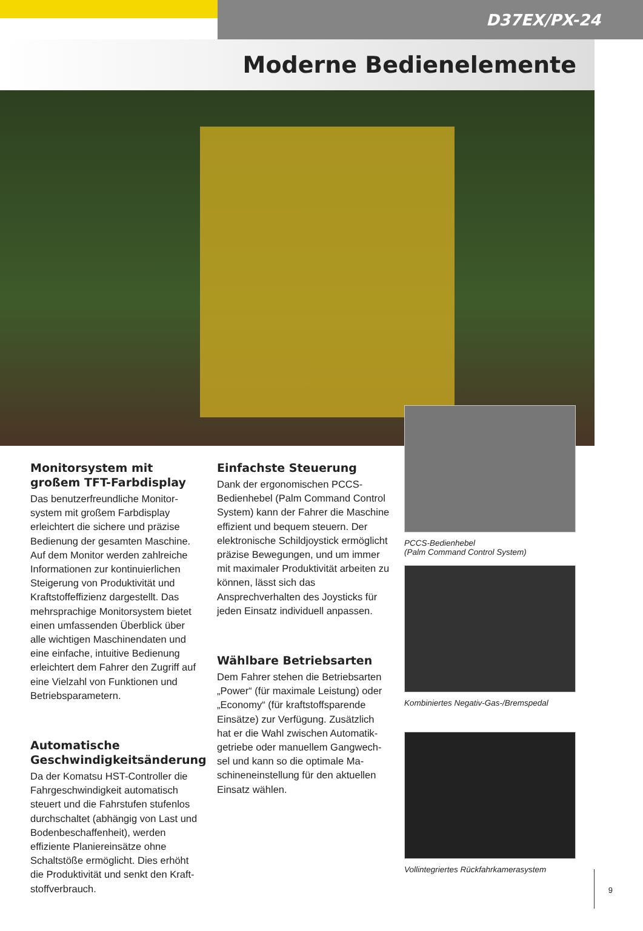D37EX/PX-24
Moderne Bedienelemente
Monitorsystem mit großem TFT-Farbdisplay
Das benutzerfreundliche Monitor­system mit großem Farbdisplay erleichtert die sichere und präzise Bedienung der gesamten Maschine. Auf dem Monitor werden zahlreiche Informationen zur kontinuierlichen Steigerung von Produktivität und Kraftstoffeffizienz dargestellt. Das mehrsprachige Monitorsystem bietet einen umfassenden Überblick über alle wichtigen Maschinendaten und eine einfache, intuitive Bedienung erleichtert dem Fahrer den Zugriff auf eine Vielzahl von Funktionen und Betriebsparametern.
Automatische Geschwindigkeitsänderung
Da der Komatsu HST-Controller die Fahrgeschwindigkeit automatisch steuert und die Fahrstufen stufenlos durchschaltet (abhängig von Last und Bodenbeschaffenheit), wer­den effiziente Planiereinsätze ohne Schaltstöße ermöglicht. Dies erhöht die Produktivität und senkt den Kraft­stoffverbrauch.
Einfachste Steuerung
Dank der ergonomischen PCCS-Bedienhebel (Palm Command Control System) kann der Fahrer die Maschine effizient und bequem steuern. Der elektronische Schild­joystick ermöglicht präzise Bewe­gungen, und um immer mit maxima­ler Produktivität arbeiten zu können, lässt sich das Ansprechverhalten des Joysticks für jeden Einsatz individuell anpassen.
Wählbare Betriebsarten
Dem Fahrer stehen die Betriebsarten „Power“ (für maximale Leistung) oder „Economy“ (für kraftstoffsparende Einsätze) zur Verfügung. Zusätzlich hat er die Wahl zwischen Automatik­getriebe oder manuellem Gangwech­sel und kann so die optimale Ma­schineneinstellung für den aktuellen Einsatz wählen.
PCCS-Bedienhebel
(Palm Command Control System)
Kombiniertes Negativ-Gas-/Bremspedal
Vollintegriertes Rückfahrkamerasystem
9